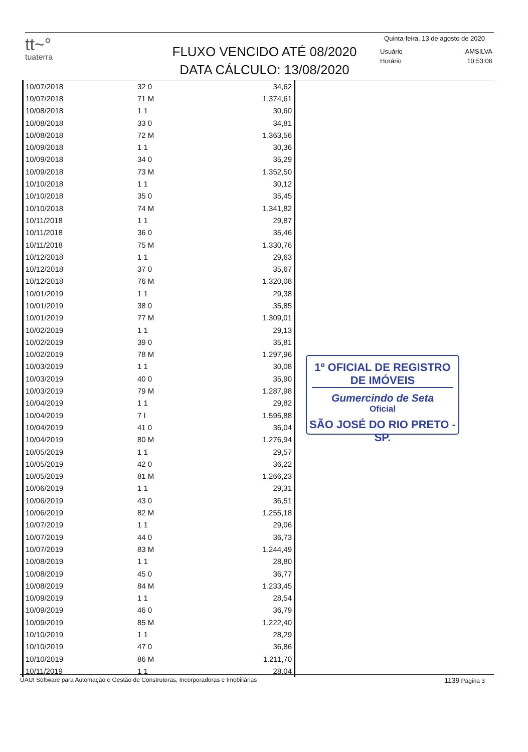tt~°
tuaterra
FLUXO VENCIDO ATÉ 08/2020
DATA CÁLCULO: 13/08/2020
Quinta-feira, 13 de agosto de 2020
| Usuário | AMSILVA |
| Horário | 10:53:06 |
| 10/07/2018 | 32 0 | 34,62 |
| 10/07/2018 | 71 M | 1.374,61 |
| 10/08/2018 | 1 1 | 30,60 |
| 10/08/2018 | 33 0 | 34,81 |
| 10/08/2018 | 72 M | 1.363,56 |
| 10/09/2018 | 1 1 | 30,36 |
| 10/09/2018 | 34 0 | 35,29 |
| 10/09/2018 | 73 M | 1.352,50 |
| 10/10/2018 | 1 1 | 30,12 |
| 10/10/2018 | 35 0 | 35,45 |
| 10/10/2018 | 74 M | 1.341,82 |
| 10/11/2018 | 1 1 | 29,87 |
| 10/11/2018 | 36 0 | 35,46 |
| 10/11/2018 | 75 M | 1.330,76 |
| 10/12/2018 | 1 1 | 29,63 |
| 10/12/2018 | 37 0 | 35,67 |
| 10/12/2018 | 76 M | 1.320,08 |
| 10/01/2019 | 1 1 | 29,38 |
| 10/01/2019 | 38 0 | 35,85 |
| 10/01/2019 | 77 M | 1.309,01 |
| 10/02/2019 | 1 1 | 29,13 |
| 10/02/2019 | 39 0 | 35,81 |
| 10/02/2019 | 78 M | 1.297,96 |
| 10/03/2019 | 1 1 | 30,08 |
| 10/03/2019 | 40 0 | 35,90 |
| 10/03/2019 | 79 M | 1.287,98 |
| 10/04/2019 | 1 1 | 29,82 |
| 10/04/2019 | 7 I | 1.595,88 |
| 10/04/2019 | 41 0 | 36,04 |
| 10/04/2019 | 80 M | 1.276,94 |
| 10/05/2019 | 1 1 | 29,57 |
| 10/05/2019 | 42 0 | 36,22 |
| 10/05/2019 | 81 M | 1.266,23 |
| 10/06/2019 | 1 1 | 29,31 |
| 10/06/2019 | 43 0 | 36,51 |
| 10/06/2019 | 82 M | 1.255,18 |
| 10/07/2019 | 1 1 | 29,06 |
| 10/07/2019 | 44 0 | 36,73 |
| 10/07/2019 | 83 M | 1.244,49 |
| 10/08/2019 | 1 1 | 28,80 |
| 10/08/2019 | 45 0 | 36,77 |
| 10/08/2019 | 84 M | 1.233,45 |
| 10/09/2019 | 1 1 | 28,54 |
| 10/09/2019 | 46 0 | 36,79 |
| 10/09/2019 | 85 M | 1.222,40 |
| 10/10/2019 | 1 1 | 28,29 |
| 10/10/2019 | 47 0 | 36,86 |
| 10/10/2019 | 86 M | 1.211,70 |
| 10/11/2019 | 1 1 | 28,04 |
1º OFICIAL DE REGISTRO DE IMÓVEIS
Gumercindo de Seta
Oficial
SÃO JOSÉ DO RIO PRETO - SP.
UAU! Software para Automação e Gestão de Construtoras, Incorporadoras e Imobiliárias 1139 Página 3